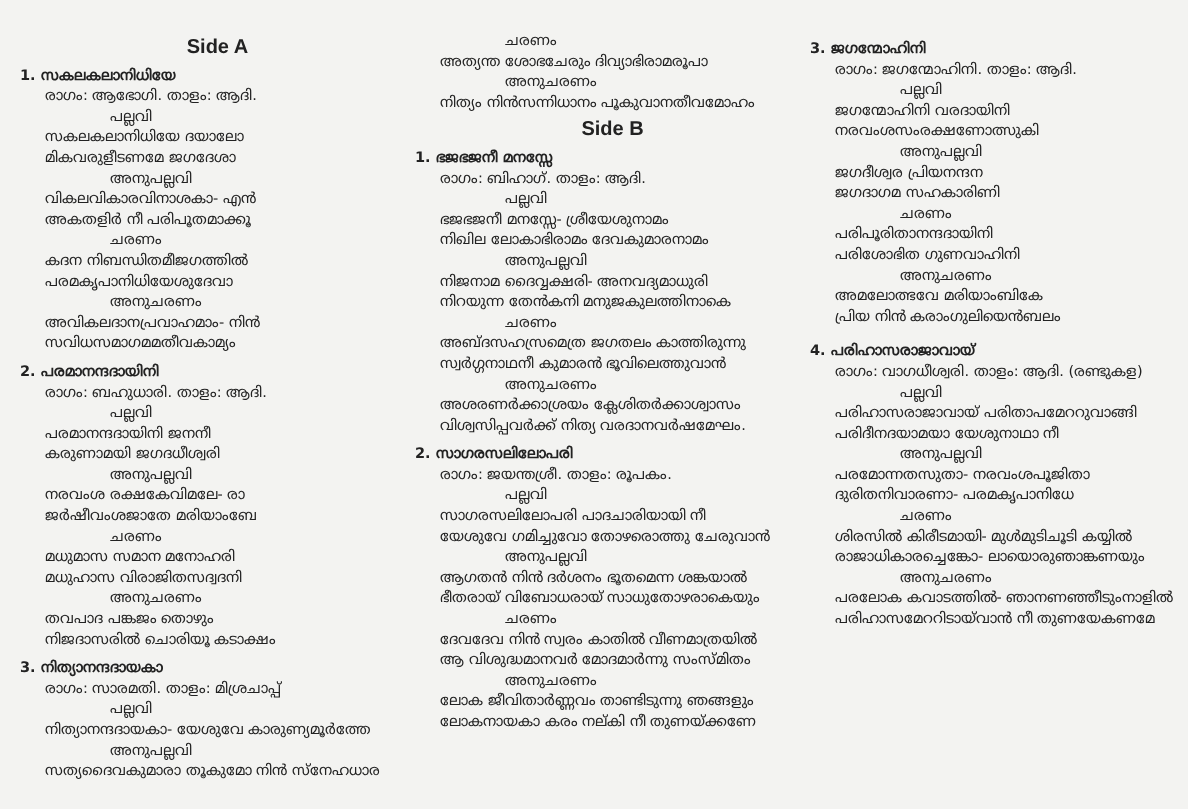Side A
1. സകലകലാനിധിയേ
രാഗം: ആഭോഗി. താളം: ആദി.
പല്ലവി
സകലകലാനിധിയേ ദയാലോ
മികവരുളീടണമേ ജഗദേശാ
അനുപല്ലവി
വികലവികാരവിനാശകാ- എൻ
അകതളിർ നീ പരിപൂതമാക്കൂ
ചരണം
കദന നിബന്ധിതമീജഗത്തിൽ
പരമകൃപാനിധിയേശുദേവാ
അനുചരണം
അവികലദാനപ്രവാഹമാം- നിൻ
സവിധസമാഗമമതീവകാമ്യം
2. പരമാനന്ദദായിനി
രാഗം: ബഹുധാരി. താളം: ആദി.
പല്ലവി
പരമാനന്ദദായിനി ജനനീ
കരുണാമയി ജഗദധീശ്വരി
അനുപല്ലവി
നരവംശ രക്ഷകേവിമലേ- രാ
ജർഷീവംശജാതേ മരിയാംബേ
ചരണം
മധുമാസ സമാന മനോഹരി
മധുഹാസ വിരാജിതസദ്വദനി
അനുചരണം
തവപാദ പങ്കജം തൊഴും
നിജദാസരിൽ ചൊരിയൂ കടാക്ഷം
3. നിത്യാനന്ദദായകാ
രാഗം: സാരമതി. താളം: മിശ്രചാപ്പ്
പല്ലവി
നിത്യാനന്ദദായകാ- യേശുവേ കാരുണ്യമൂർത്തേ
അനുപല്ലവി
സത്യദൈവകുമാരാ തൂകുമോ നിൻ സ്നേഹധാര
ചരണം
അത്യന്ത ശോഭചേരും ദിവ്യാഭിരാമരൂപാ
അനുചരണം
നിത്യം നിൻസന്നിധാനം പൂകുവാനതീവമോഹം
Side B
1. ഭജഭജനീ മനസ്സേ
രാഗം: ബിഹാഗ്. താളം: ആദി.
പല്ലവി
ഭജഭജനീ മനസ്സേ- ശ്രീയേശുനാമം
നിഖില ലോകാഭിരാമം ദേവകുമാരനാമം
അനുപല്ലവി
നിജനാമ ദൈവ്വക്ഷരി- അനവദ്യമാധുരി
നിറയുന്ന തേൻകനി മനുജകുലത്തിനാകെ
ചരണം
അബ്ദസഹസ്രമെത്ര ജഗതലം കാത്തിരുന്നു
സ്വർഗ്ഗനാഥനീ കുമാരൻ ഭൂവിലെത്തുവാൻ
അനുചരണം
അശരണർക്കാശ്രയം ക്ലേശിതർക്കാശ്വാസം
വിശ്വസിപ്പവർക്ക് നിത്യ വരദാനവർഷമേഘം.
2. സാഗരസലിലോപരി
രാഗം: ജയന്തശ്രീ. താളം: രൂപകം.
പല്ലവി
സാഗരസലിലോപരി പാദചാരിയായി നീ
യേശുവേ ഗമിച്ചുവോ തോഴരൊത്തു ചേരുവാൻ
അനുപല്ലവി
ആഗതൻ നിൻ ദർശനം ഭൂതമെന്ന ശങ്കയാൽ
ഭീതരായ് വിബോധരായ് സാധുതോഴരാകെയും
ചരണം
ദേവദേവ നിൻ സ്വരം കാതിൽ വീണമാത്രയിൽ
ആ വിശുദ്ധമാനവർ മോദമാർന്നു സംസ്മിതം
അനുചരണം
ലോക ജീവിതാർണ്ണവം താണ്ടിടുന്നു ഞങ്ങളും
ലോകനായകാ കരം നല്കി നീ തുണയ്ക്കണേ
3. ജഗന്മോഹിനി
രാഗം: ജഗന്മോഹിനി. താളം: ആദി.
പല്ലവി
ജഗന്മോഹിനി വരദായിനി
നരവംശസംരക്ഷണോത്സുകി
അനുപല്ലവി
ജഗദീശ്വര പ്രിയനന്ദന
ജഗദാഗമ സഹകാരിണി
ചരണം
പരിപൂരിതാനന്ദദായിനി
പരിശോഭിത ഗുണവാഹിനി
അനുചരണം
അമലോത്ഭവേ മരിയാംബികേ
പ്രിയ നിൻ കരാംഗുലിയെൻബലം
4. പരിഹാസരാജാവായ്
രാഗം: വാഗധീശ്വരി. താളം: ആദി. (രണ്ടുകള)
പല്ലവി
പരിഹാസരാജാവായ് പരിതാപമേററുവാങ്ങി
പരിദീനദയാമയാ യേശുനാഥാ നീ
അനുപല്ലവി
പരമോന്നതസുതാ- നരവംശപൂജിതാ
ദുരിതനിവാരണാ- പരമകൃപാനിധേ
ചരണം
ശിരസിൽ കിരീടമായി- മുൾമുടിചൂടി കയ്യിൽ
രാജാധികാരച്ചെങ്കോ- ലായൊരുഞാങ്കണയും
അനുചരണം
പരലോക കവാടത്തിൽ- ഞാനണഞ്ഞീടുംനാളിൽ
പരിഹാസമേററിടായ്‌വാൻ നീ തുണയേകണമേ